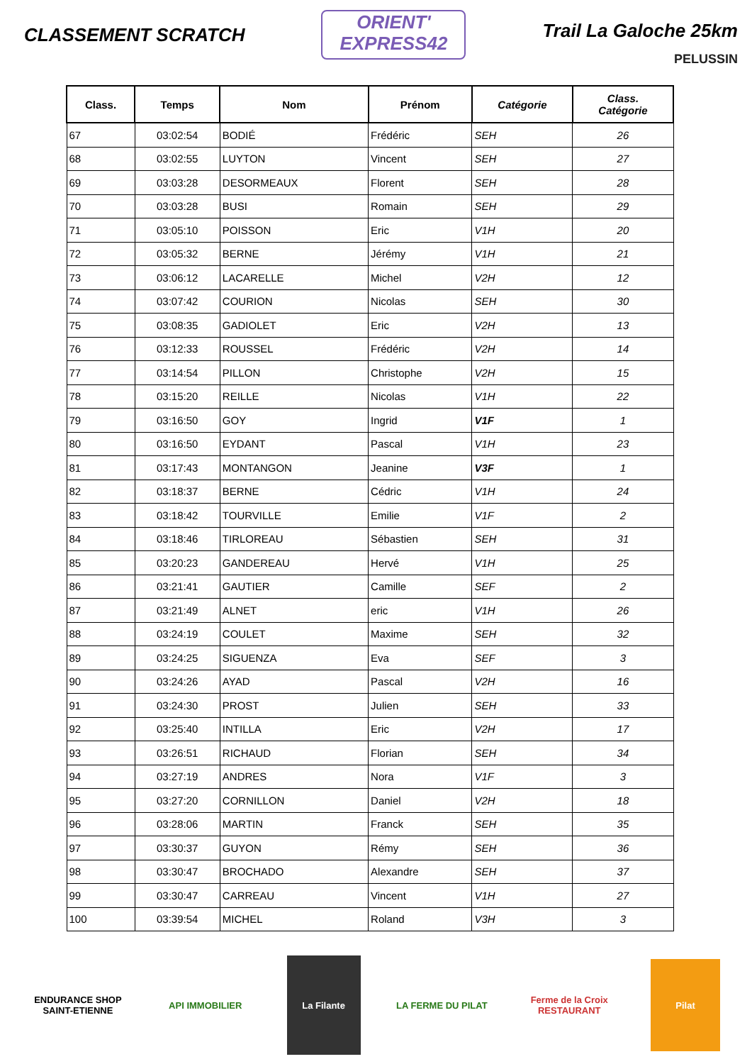CLASSEMENT SCRATCH
ORIENT'
EXPRESS42
Trail La Galoche 25km
PELUSSIN
| Class. | Temps | Nom | Prénom | Catégorie | Class. Catégorie |
| --- | --- | --- | --- | --- | --- |
| 67 | 03:02:54 | BODIÉ | Frédéric | SEH | 26 |
| 68 | 03:02:55 | LUYTON | Vincent | SEH | 27 |
| 69 | 03:03:28 | DESORMEAUX | Florent | SEH | 28 |
| 70 | 03:03:28 | BUSI | Romain | SEH | 29 |
| 71 | 03:05:10 | POISSON | Eric | V1H | 20 |
| 72 | 03:05:32 | BERNE | Jérémy | V1H | 21 |
| 73 | 03:06:12 | LACARELLE | Michel | V2H | 12 |
| 74 | 03:07:42 | COURION | Nicolas | SEH | 30 |
| 75 | 03:08:35 | GADIOLET | Eric | V2H | 13 |
| 76 | 03:12:33 | ROUSSEL | Frédéric | V2H | 14 |
| 77 | 03:14:54 | PILLON | Christophe | V2H | 15 |
| 78 | 03:15:20 | REILLE | Nicolas | V1H | 22 |
| 79 | 03:16:50 | GOY | Ingrid | V1F | 1 |
| 80 | 03:16:50 | EYDANT | Pascal | V1H | 23 |
| 81 | 03:17:43 | MONTANGON | Jeanine | V3F | 1 |
| 82 | 03:18:37 | BERNE | Cédric | V1H | 24 |
| 83 | 03:18:42 | TOURVILLE | Emilie | V1F | 2 |
| 84 | 03:18:46 | TIRLOREAU | Sébastien | SEH | 31 |
| 85 | 03:20:23 | GANDEREAU | Hervé | V1H | 25 |
| 86 | 03:21:41 | GAUTIER | Camille | SEF | 2 |
| 87 | 03:21:49 | ALNET | eric | V1H | 26 |
| 88 | 03:24:19 | COULET | Maxime | SEH | 32 |
| 89 | 03:24:25 | SIGUENZA | Eva | SEF | 3 |
| 90 | 03:24:26 | AYAD | Pascal | V2H | 16 |
| 91 | 03:24:30 | PROST | Julien | SEH | 33 |
| 92 | 03:25:40 | INTILLA | Eric | V2H | 17 |
| 93 | 03:26:51 | RICHAUD | Florian | SEH | 34 |
| 94 | 03:27:19 | ANDRES | Nora | V1F | 3 |
| 95 | 03:27:20 | CORNILLON | Daniel | V2H | 18 |
| 96 | 03:28:06 | MARTIN | Franck | SEH | 35 |
| 97 | 03:30:37 | GUYON | Rémy | SEH | 36 |
| 98 | 03:30:47 | BROCHADO | Alexandre | SEH | 37 |
| 99 | 03:30:47 | CARREAU | Vincent | V1H | 27 |
| 100 | 03:39:54 | MICHEL | Roland | V3H | 3 |
ENDURANCE SHOP SAINT-ETIENNE
API IMMOBILIER
La Filante
LA FERME DU PILAT
Ferme de la Croix RESTAURANT
Pilat